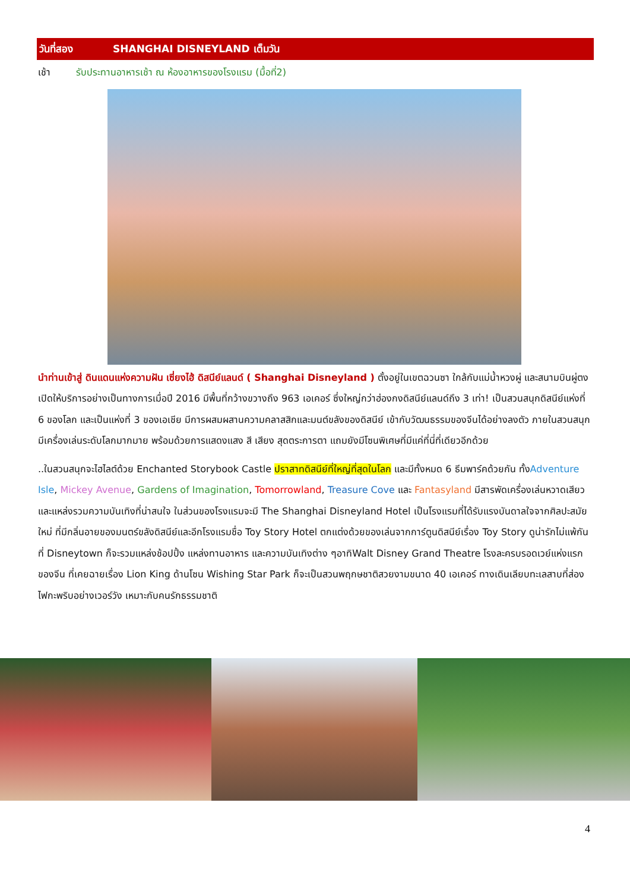วันที่สอง SHANGHAI DISNEYLAND เต็มวัน
เช้า รับประทานอาหารเช้า ณ ห้องอาหารของโรงแรม (มื้อที่2)
นำท่านเข้าสู่ ดินแดนแห่งความฝัน เซี่ยงไฮ้ ดิสนีย์แลนด์ ( Shanghai Disneyland ) ตั้งอยู่ในเขตฉวนซา ใกล้กับแม่น้ำหวงผู่ และสนามบินผู่ตง เปิดให้บริการอย่างเป็นทางการเมื่อปี 2016 มีพื้นที่กว้างขวางถึง 963 เอเคอร์ ซึ่งใหญ่กว่าฮ่องกงดิสนีย์แลนด์ถึง 3 เท่า! เป็นสวนสนุกดิสนีย์แห่งที่ 6 ของโลก และเป็นแห่งที่ 3 ของเอเชีย มีการผสมผสานความคลาสสิกและมนต์ขลังของดิสนีย์ เข้ากับวัฒนธรรมของจีนได้อย่างลงตัว ภายในสวนสนุกมีเครื่องเล่นระดับโลกมากมาย พร้อมด้วยการแสดงแสง สี เสียง สุดตระการตา แถมยังมีโซนพิเศษที่มีแค่ที่นี่ที่เดียวอีกด้วย
..ในสวนสนุกจะไฮไลต์ด้วย Enchanted Storybook Castle ปราสาทดิสนีย์ที่ใหญ่ที่สุดในโลก และมีทั้งหมด 6 ธีมพาร์คด้วยกัน ทั้งAdventure Isle, Mickey Avenue, Gardens of Imagination, Tomorrowland, Treasure Cove และ Fantasyland มีสารพัดเครื่องเล่นหวาดเสียว และแหล่งรวมความบันเทิงที่น่าสนใจ ในส่วนของโรงแรมจะมี The Shanghai Disneyland Hotel เป็นโรงแรมที่ได้รับแรงบันดาลใจจากศิลปะสมัยใหม่ ที่มีกลิ่นอายของมนตร์ขลังดิสนีย์และอีกโรงแรมชื่อ Toy Story Hotel ตกแต่งด้วยของเล่นจากการ์ตูนดิสนีย์เรื่อง Toy Story ดูน่ารักไม่แพ้กัน ที่ Disneytown ก็จะรวมแหล่งช้อปปิ้ง แหล่งทานอาหาร และความบันเทิงต่าง ๆอาทิWalt Disney Grand Theatre โรงละครบรอดเวย์แห่งแรกของจีน ที่เคยฉายเรื่อง Lion King ด้านโซน Wishing Star Park ก็จะเป็นสวนพฤกษชาติสวยงามขนาด 40 เอเคอร์ ทางเดินเลียบทะเลสาบที่ส่องไฟกะพริบอย่างเวอร์วัง เหมาะกับคนรักธรรมชาติ
4